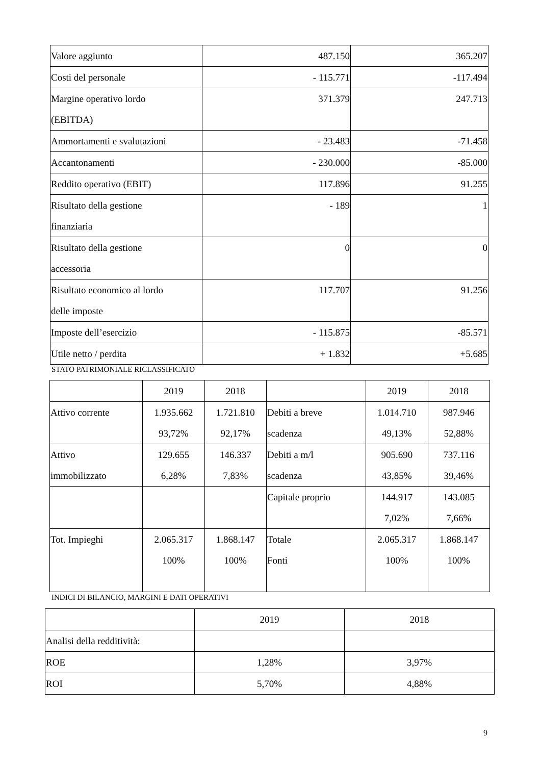| Valore aggiunto | 487.150 | 365.207 |
| Costi del personale | - 115.771 | -117.494 |
| Margine operativo lordo (EBITDA) | 371.379 | 247.713 |
| Ammortamenti e svalutazioni | - 23.483 | -71.458 |
| Accantonamenti | - 230.000 | -85.000 |
| Reddito operativo (EBIT) | 117.896 | 91.255 |
| Risultato della gestione finanziaria | - 189 | 1 |
| Risultato della gestione accessoria | 0 | 0 |
| Risultato economico al lordo delle imposte | 117.707 | 91.256 |
| Imposte dell’esercizio | - 115.875 | -85.571 |
| Utile netto / perdita | + 1.832 | +5.685 |
STATO PATRIMONIALE RICLASSIFICATO
| | 2019 | 2018 | | 2019 | 2018 |
| Attivo corrente | 1.935.662 93,72% | 1.721.810 92,17% | Debiti a breve scadenza | 1.014.710 49,13% | 987.946 52,88% |
| Attivo immobilizzato | 129.655 6,28% | 146.337 7,83% | Debiti a m/l scadenza | 905.690 43,85% | 737.116 39,46% |
| | | | Capitale proprio | 144.917 7,02% | 143.085 7,66% |
| Tot. Impieghi | 2.065.317 100% | 1.868.147 100% | Totale Fonti | 2.065.317 100% | 1.868.147 100% |
INDICI DI BILANCIO, MARGINI E DATI OPERATIVI
| | 2019 | 2018 |
| Analisi della redditività: | | |
| ROE | 1,28% | 3,97% |
| ROI | 5,70% | 4,88% |
9